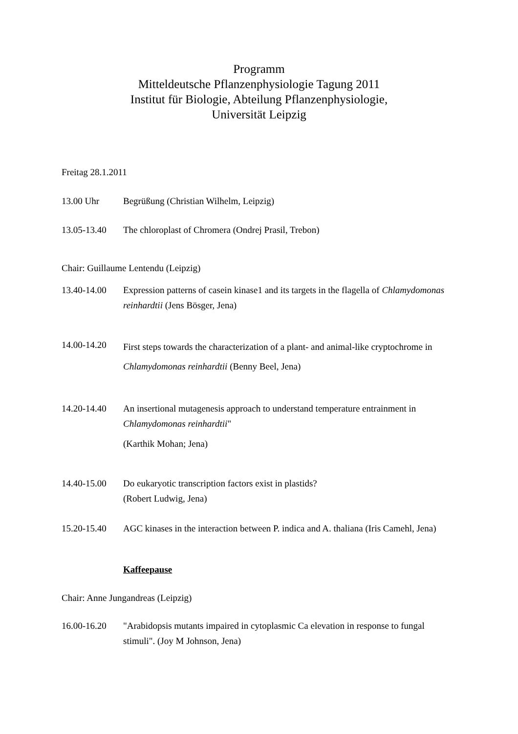Programm
Mitteldeutsche Pflanzenphysiologie Tagung 2011
Institut für Biologie, Abteilung Pflanzenphysiologie,
Universität Leipzig
Freitag 28.1.2011
13.00 Uhr Begrüßung (Christian Wilhelm, Leipzig)
13.05-13.40 The chloroplast of Chromera (Ondrej Prasil, Trebon)
Chair: Guillaume Lentendu (Leipzig)
13.40-14.00 Expression patterns of casein kinase1 and its targets in the flagella of Chlamydomonas reinhardtii (Jens Bösger, Jena)
14.00-14.20
First steps towards the characterization of a plant- and animal-like cryptochrome in Chlamydomonas reinhardtii (Benny Beel, Jena)
14.20-14.40 An insertional mutagenesis approach to understand temperature entrainment in Chlamydomonas reinhardtii"
(Karthik Mohan; Jena)
14.40-15.00 Do eukaryotic transcription factors exist in plastids?
(Robert Ludwig, Jena)
15.20-15.40 AGC kinases in the interaction between P. indica and A. thaliana (Iris Camehl, Jena)
Kaffeepause
Chair: Anne Jungandreas (Leipzig)
16.00-16.20 "Arabidopsis mutants impaired in cytoplasmic Ca elevation in response to fungal stimuli". (Joy M Johnson, Jena)